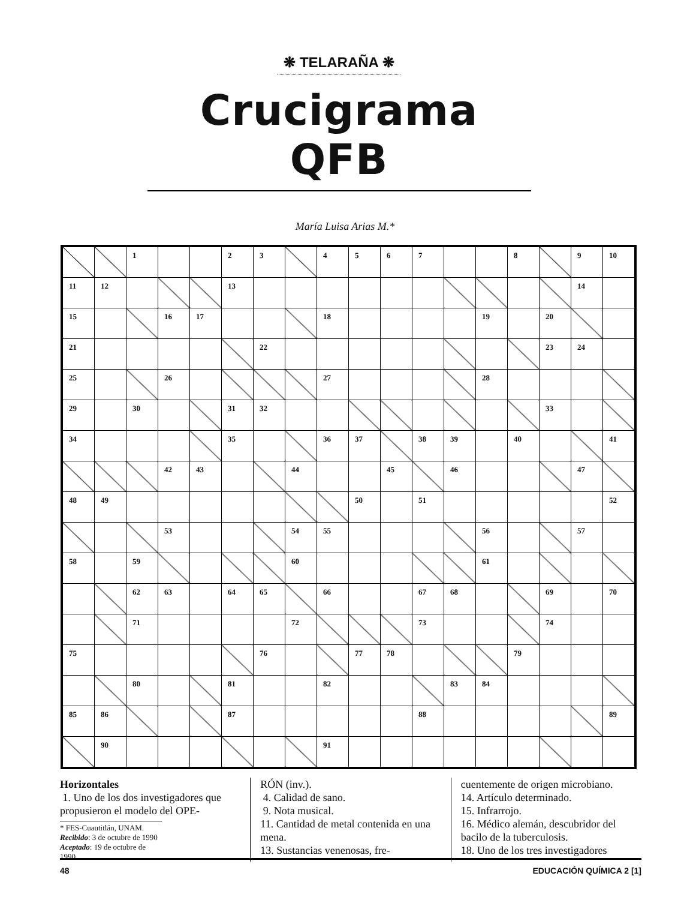❋ TELARAÑA ❋
Crucigrama QFB
María Luisa Arias M.*
| | | 1 | | | 2 | 3 | | 4 | 5 | 6 | 7 | | | 8 | | 9 | 10 |
| 11 | 12 | | | | 13 | | | | | | | | | | | 14 | |
| 15 | | | 16 | 17 | | | | 18 | | | | | 19 | | 20 | | |
| 21 | | | | | | 22 | | | | | | | | | 23 | 24 | |
| 25 | | | 26 | | | | | 27 | | | | | 28 | | | | |
| 29 | | 30 | | | 31 | 32 | | | | | | | | | 33 | | |
| 34 | | | | | 35 | | | 36 | 37 | | 38 | 39 | | 40 | | | 41 |
| | | | 42 | 43 | | | 44 | | | 45 | | 46 | | | | 47 | |
| 48 | 49 | | | | | | | | 50 | | 51 | | | | | | 52 |
| | | | 53 | | | | 54 | 55 | | | | | 56 | | | 57 | |
| 58 | | 59 | | | | | 60 | | | | | | 61 | | | | |
| | | 62 | 63 | | 64 | 65 | | 66 | | | 67 | 68 | | | 69 | | 70 |
| | | 71 | | | | | 72 | | | | 73 | | | | 74 | | |
| 75 | | | | | | 76 | | | 77 | 78 | | | | 79 | | | |
| | | 80 | | | 81 | | | 82 | | | | 83 | 84 | | | | |
| 85 | 86 | | | | 87 | | | | | | 88 | | | | | | 89 |
| | 90 | | | | | | | 91 | | | | | | | | | |
Horizontales
1. Uno de los dos investigadores que propusieron el modelo del OPE-
* FES-Cuautitlán, UNAM.
Recibido: 3 de octubre de 1990
Aceptado: 19 de octubre de 1990
RÓN (inv.).
4. Calidad de sano.
9. Nota musical.
11. Cantidad de metal contenida en una mena.
13. Sustancias venenosas, fre-
cuentemente de origen microbiano.
14. Artículo determinado.
15. Infrarrojo.
16. Médico alemán, descubridor del bacilo de la tuberculosis.
18. Uno de los tres investigadores
48 EDUCACIÓN QUÍMICA 2 [1]